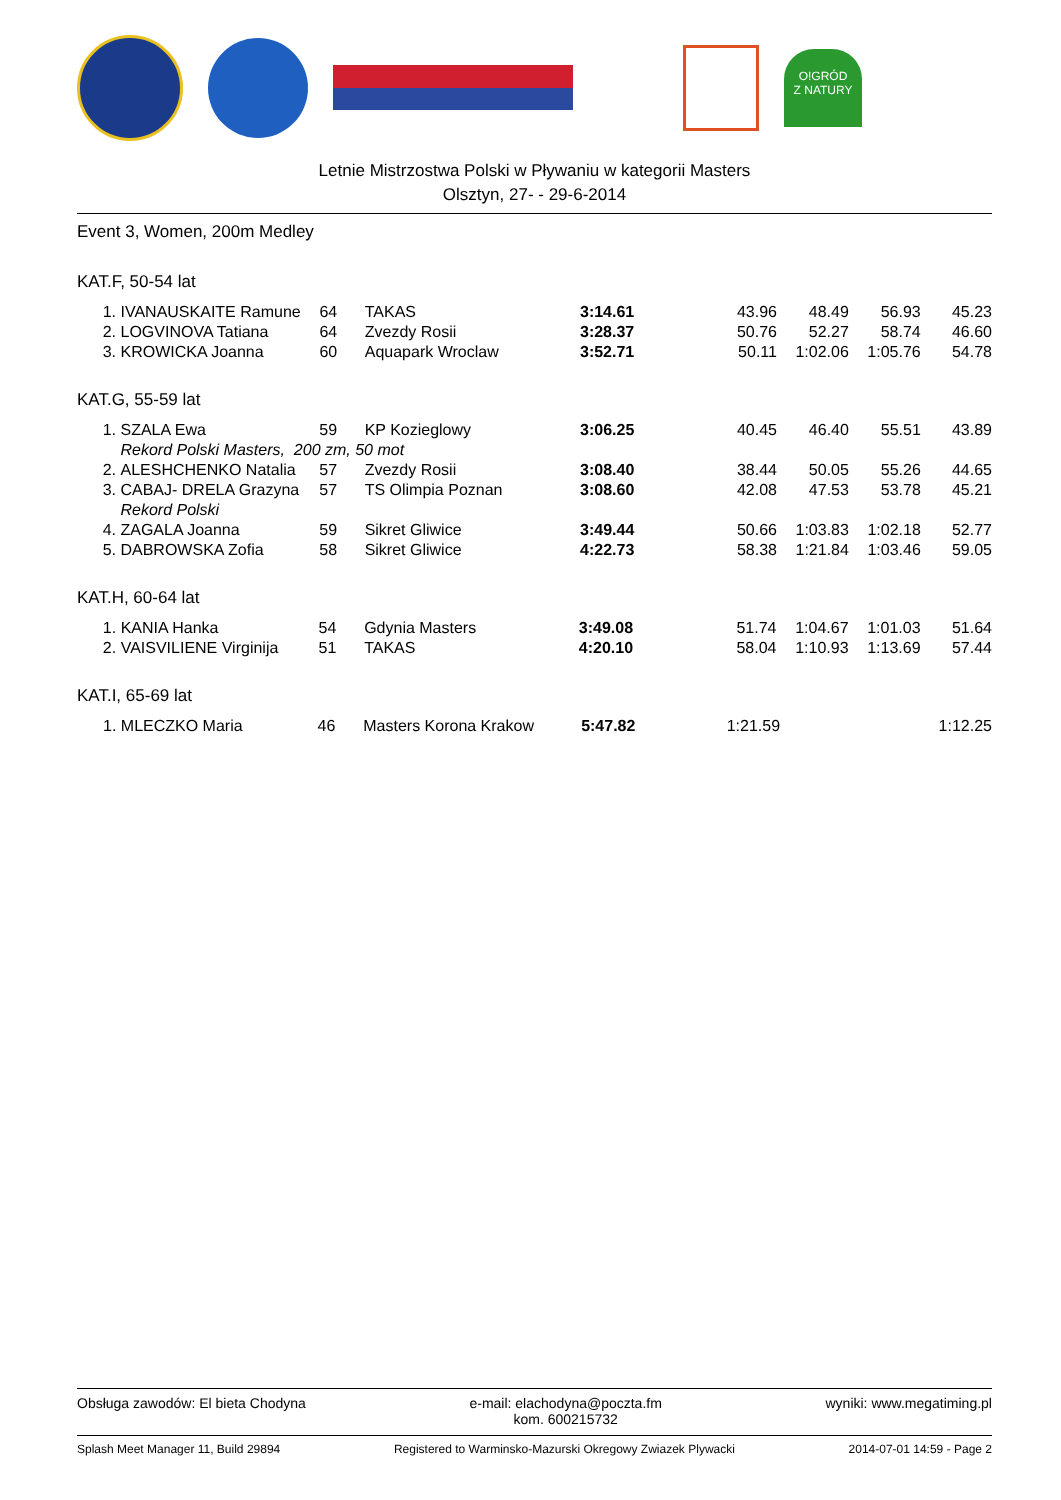O!GRÓD
Z NATURY
Letnie Mistrzostwa Polski w Pływaniu w kategorii Masters
Olsztyn, 27- - 29-6-2014
Event 3, Women, 200m Medley
KAT.F, 50-54 lat
| 1. | IVANAUSKAITE Ramune | 64 | TAKAS | 3:14.61 | 43.96 | 48.49 | 56.93 | 45.23 |
| 2. | LOGVINOVA Tatiana | 64 | Zvezdy Rosii | 3:28.37 | 50.76 | 52.27 | 58.74 | 46.60 |
| 3. | KROWICKA Joanna | 60 | Aquapark Wroclaw | 3:52.71 | 50.11 | 1:02.06 | 1:05.76 | 54.78 |
KAT.G, 55-59 lat
| 1. | SZALA Ewa | 59 | KP Kozieglowy | 3:06.25 | 40.45 | 46.40 | 55.51 | 43.89 |
| | Rekord Polski Masters, 200 zm, 50 mot | | | | | | | |
| 2. | ALESHCHENKO Natalia | 57 | Zvezdy Rosii | 3:08.40 | 38.44 | 50.05 | 55.26 | 44.65 |
| 3. | CABAJ- DRELA Grazyna | 57 | TS Olimpia Poznan | 3:08.60 | 42.08 | 47.53 | 53.78 | 45.21 |
| | Rekord Polski | | | | | | | |
| 4. | ZAGALA Joanna | 59 | Sikret Gliwice | 3:49.44 | 50.66 | 1:03.83 | 1:02.18 | 52.77 |
| 5. | DABROWSKA Zofia | 58 | Sikret Gliwice | 4:22.73 | 58.38 | 1:21.84 | 1:03.46 | 59.05 |
KAT.H, 60-64 lat
| 1. | KANIA Hanka | 54 | Gdynia Masters | 3:49.08 | 51.74 | 1:04.67 | 1:01.03 | 51.64 |
| 2. | VAISVILIENE Virginija | 51 | TAKAS | 4:20.10 | 58.04 | 1:10.93 | 1:13.69 | 57.44 |
KAT.I, 65-69 lat
| 1. | MLECZKO Maria | 46 | Masters Korona Krakow | 5:47.82 | 1:21.59 | | | 1:12.25 |
Obsługa zawodów: El bieta Chodyna e-mail: elachodyna@poczta.fm
kom. 600215732 wyniki: www.megatiming.pl
Splash Meet Manager 11, Build 29894 Registered to Warminsko-Mazurski Okregowy Zwiazek Plywacki 2014-07-01 14:59 - Page 2